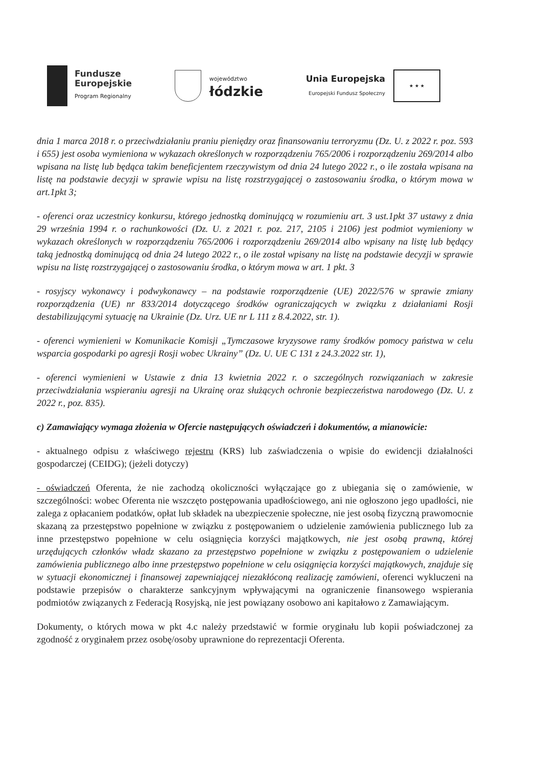Fundusze
Europejskie
Program Regionalny
województwo
łódzkie
Unia Europejska
Europejski Fundusz Społeczny
★ ★ ★
dnia 1 marca 2018 r. o przeciwdziałaniu praniu pieniędzy oraz finansowaniu terroryzmu (Dz. U. z 2022 r. poz. 593 i 655) jest osoba wymieniona w wykazach określonych w rozporządzeniu 765/2006 i rozporządzeniu 269/2014 albo wpisana na listę lub będąca takim beneficjentem rzeczywistym od dnia 24 lutego 2022 r., o ile została wpisana na listę na podstawie decyzji w sprawie wpisu na listę rozstrzygającej o zastosowaniu środka, o którym mowa w art.1pkt 3;
- oferenci oraz uczestnicy konkursu, którego jednostką dominującą w rozumieniu art. 3 ust.1pkt 37 ustawy z dnia 29 września 1994 r. o rachunkowości (Dz. U. z 2021 r. poz. 217, 2105 i 2106) jest podmiot wymieniony w wykazach określonych w rozporządzeniu 765/2006 i rozporządzeniu 269/2014 albo wpisany na listę lub będący taką jednostką dominującą od dnia 24 lutego 2022 r., o ile został wpisany na listę na podstawie decyzji w sprawie wpisu na listę rozstrzygającej o zastosowaniu środka, o którym mowa w art. 1 pkt. 3
- rosyjscy wykonawcy i podwykonawcy – na podstawie rozporządzenie (UE) 2022/576 w sprawie zmiany rozporządzenia (UE) nr 833/2014 dotyczącego środków ograniczających w związku z działaniami Rosji destabilizującymi sytuację na Ukrainie (Dz. Urz. UE nr L 111 z 8.4.2022, str. 1).
- oferenci wymienieni w Komunikacie Komisji „Tymczasowe kryzysowe ramy środków pomocy państwa w celu wsparcia gospodarki po agresji Rosji wobec Ukrainy” (Dz. U. UE C 131 z 24.3.2022 str. 1),
- oferenci wymienieni w Ustawie z dnia 13 kwietnia 2022 r. o szczególnych rozwiązaniach w zakresie przeciwdziałania wspieraniu agresji na Ukrainę oraz służących ochronie bezpieczeństwa narodowego (Dz. U. z 2022 r., poz. 835).
c) Zamawiający wymaga złożenia w Ofercie następujących oświadczeń i dokumentów, a mianowicie:
- aktualnego odpisu z właściwego rejestru (KRS) lub zaświadczenia o wpisie do ewidencji działalności gospodarczej (CEIDG); (jeżeli dotyczy)
- oświadczeń Oferenta, że nie zachodzą okoliczności wyłączające go z ubiegania się o zamówienie, w szczególności: wobec Oferenta nie wszczęto postępowania upadłościowego, ani nie ogłoszono jego upadłości, nie zalega z opłacaniem podatków, opłat lub składek na ubezpieczenie społeczne, nie jest osobą fizyczną prawomocnie skazaną za przestępstwo popełnione w związku z postępowaniem o udzielenie zamówienia publicznego lub za inne przestępstwo popełnione w celu osiągnięcia korzyści majątkowych, nie jest osobą prawną, której urzędujących członków władz skazano za przestępstwo popełnione w związku z postępowaniem o udzielenie zamówienia publicznego albo inne przestępstwo popełnione w celu osiągnięcia korzyści majątkowych, znajduje się w sytuacji ekonomicznej i finansowej zapewniającej niezakłóconą realizację zamówieni, oferenci wykluczeni na podstawie przepisów o charakterze sankcyjnym wpływającymi na ograniczenie finansowego wspierania podmiotów związanych z Federacją Rosyjską, nie jest powiązany osobowo ani kapitałowo z Zamawiającym.
Dokumenty, o których mowa w pkt 4.c należy przedstawić w formie oryginału lub kopii poświadczonej za zgodność z oryginałem przez osobę/osoby uprawnione do reprezentacji Oferenta.